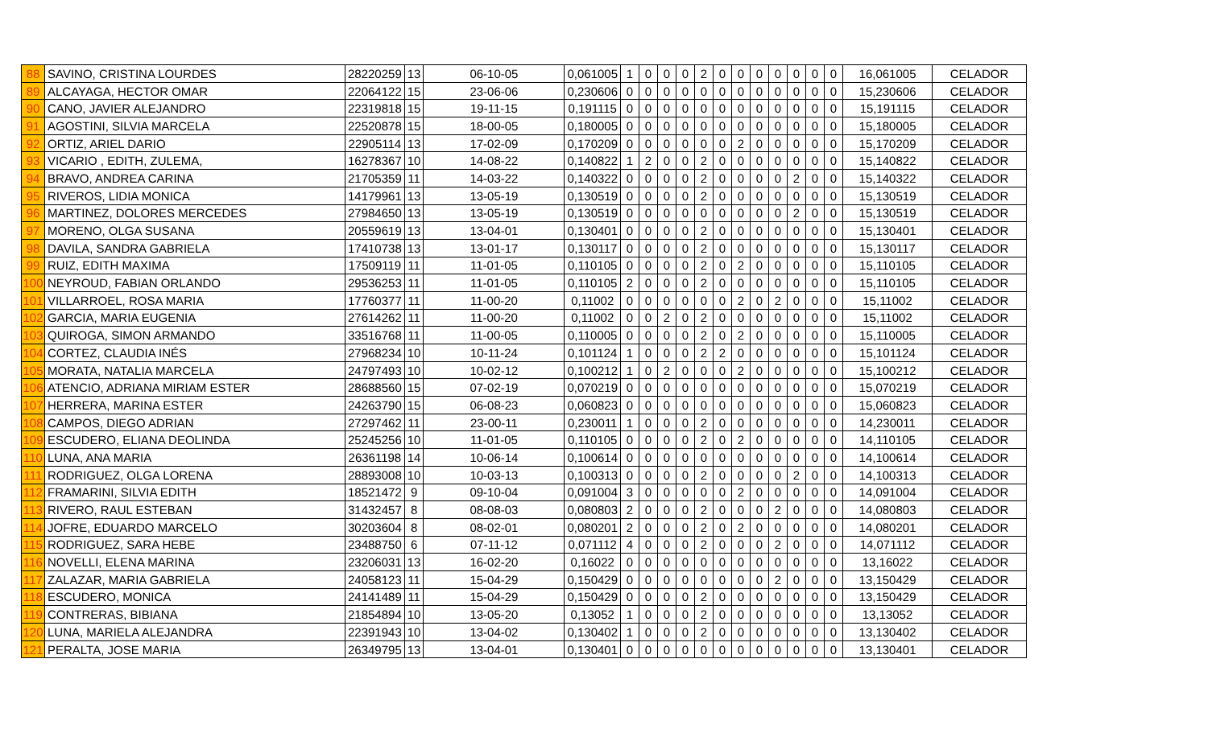| 88 | SAVINO, CRISTINA LOURDES | 28220259 | 13 | 06-10-05 | 0,061005 | 1 | 0 | 0 | 0 | 2 | 0 | 0 | 0 | 0 | 0 | 0 | 0 | 16,061005 | CELADOR |
| 89 | ALCAYAGA, HECTOR OMAR | 22064122 | 15 | 23-06-06 | 0,230606 | 0 | 0 | 0 | 0 | 0 | 0 | 0 | 0 | 0 | 0 | 0 | 0 | 15,230606 | CELADOR |
| 90 | CANO, JAVIER ALEJANDRO | 22319818 | 15 | 19-11-15 | 0,191115 | 0 | 0 | 0 | 0 | 0 | 0 | 0 | 0 | 0 | 0 | 0 | 0 | 15,191115 | CELADOR |
| 91 | AGOSTINI, SILVIA MARCELA | 22520878 | 15 | 18-00-05 | 0,180005 | 0 | 0 | 0 | 0 | 0 | 0 | 0 | 0 | 0 | 0 | 0 | 0 | 15,180005 | CELADOR |
| 92 | ORTIZ, ARIEL DARIO | 22905114 | 13 | 17-02-09 | 0,170209 | 0 | 0 | 0 | 0 | 0 | 0 | 2 | 0 | 0 | 0 | 0 | 0 | 15,170209 | CELADOR |
| 93 | VICARIO , EDITH, ZULEMA, | 16278367 | 10 | 14-08-22 | 0,140822 | 1 | 2 | 0 | 0 | 2 | 0 | 0 | 0 | 0 | 0 | 0 | 0 | 15,140822 | CELADOR |
| 94 | BRAVO, ANDREA CARINA | 21705359 | 11 | 14-03-22 | 0,140322 | 0 | 0 | 0 | 0 | 2 | 0 | 0 | 0 | 0 | 2 | 0 | 0 | 15,140322 | CELADOR |
| 95 | RIVEROS, LIDIA MONICA | 14179961 | 13 | 13-05-19 | 0,130519 | 0 | 0 | 0 | 0 | 2 | 0 | 0 | 0 | 0 | 0 | 0 | 0 | 15,130519 | CELADOR |
| 96 | MARTINEZ, DOLORES MERCEDES | 27984650 | 13 | 13-05-19 | 0,130519 | 0 | 0 | 0 | 0 | 0 | 0 | 0 | 0 | 0 | 2 | 0 | 0 | 15,130519 | CELADOR |
| 97 | MORENO, OLGA SUSANA | 20559619 | 13 | 13-04-01 | 0,130401 | 0 | 0 | 0 | 0 | 2 | 0 | 0 | 0 | 0 | 0 | 0 | 0 | 15,130401 | CELADOR |
| 98 | DAVILA, SANDRA GABRIELA | 17410738 | 13 | 13-01-17 | 0,130117 | 0 | 0 | 0 | 0 | 2 | 0 | 0 | 0 | 0 | 0 | 0 | 0 | 15,130117 | CELADOR |
| 99 | RUIZ, EDITH MAXIMA | 17509119 | 11 | 11-01-05 | 0,110105 | 0 | 0 | 0 | 0 | 2 | 0 | 2 | 0 | 0 | 0 | 0 | 0 | 15,110105 | CELADOR |
| 100 | NEYROUD, FABIAN ORLANDO | 29536253 | 11 | 11-01-05 | 0,110105 | 2 | 0 | 0 | 0 | 2 | 0 | 0 | 0 | 0 | 0 | 0 | 0 | 15,110105 | CELADOR |
| 101 | VILLARROEL, ROSA MARIA | 17760377 | 11 | 11-00-20 | 0,11002 | 0 | 0 | 0 | 0 | 0 | 0 | 2 | 0 | 2 | 0 | 0 | 0 | 15,11002 | CELADOR |
| 102 | GARCIA, MARIA EUGENIA | 27614262 | 11 | 11-00-20 | 0,11002 | 0 | 0 | 2 | 0 | 2 | 0 | 0 | 0 | 0 | 0 | 0 | 0 | 15,11002 | CELADOR |
| 103 | QUIROGA, SIMON ARMANDO | 33516768 | 11 | 11-00-05 | 0,110005 | 0 | 0 | 0 | 0 | 2 | 0 | 2 | 0 | 0 | 0 | 0 | 0 | 15,110005 | CELADOR |
| 104 | CORTEZ, CLAUDIA INÉS | 27968234 | 10 | 10-11-24 | 0,101124 | 1 | 0 | 0 | 0 | 2 | 2 | 0 | 0 | 0 | 0 | 0 | 0 | 15,101124 | CELADOR |
| 105 | MORATA, NATALIA MARCELA | 24797493 | 10 | 10-02-12 | 0,100212 | 1 | 0 | 2 | 0 | 0 | 0 | 2 | 0 | 0 | 0 | 0 | 0 | 15,100212 | CELADOR |
| 106 | ATENCIO, ADRIANA MIRIAM ESTER | 28688560 | 15 | 07-02-19 | 0,070219 | 0 | 0 | 0 | 0 | 0 | 0 | 0 | 0 | 0 | 0 | 0 | 0 | 15,070219 | CELADOR |
| 107 | HERRERA, MARINA ESTER | 24263790 | 15 | 06-08-23 | 0,060823 | 0 | 0 | 0 | 0 | 0 | 0 | 0 | 0 | 0 | 0 | 0 | 0 | 15,060823 | CELADOR |
| 108 | CAMPOS, DIEGO ADRIAN | 27297462 | 11 | 23-00-11 | 0,230011 | 1 | 0 | 0 | 0 | 2 | 0 | 0 | 0 | 0 | 0 | 0 | 0 | 14,230011 | CELADOR |
| 109 | ESCUDERO, ELIANA DEOLINDA | 25245256 | 10 | 11-01-05 | 0,110105 | 0 | 0 | 0 | 0 | 2 | 0 | 2 | 0 | 0 | 0 | 0 | 0 | 14,110105 | CELADOR |
| 110 | LUNA, ANA MARIA | 26361198 | 14 | 10-06-14 | 0,100614 | 0 | 0 | 0 | 0 | 0 | 0 | 0 | 0 | 0 | 0 | 0 | 0 | 14,100614 | CELADOR |
| 111 | RODRIGUEZ, OLGA LORENA | 28893008 | 10 | 10-03-13 | 0,100313 | 0 | 0 | 0 | 0 | 2 | 0 | 0 | 0 | 0 | 2 | 0 | 0 | 14,100313 | CELADOR |
| 112 | FRAMARINI, SILVIA EDITH | 18521472 | 9 | 09-10-04 | 0,091004 | 3 | 0 | 0 | 0 | 0 | 0 | 2 | 0 | 0 | 0 | 0 | 0 | 14,091004 | CELADOR |
| 113 | RIVERO, RAUL ESTEBAN | 31432457 | 8 | 08-08-03 | 0,080803 | 2 | 0 | 0 | 0 | 2 | 0 | 0 | 0 | 2 | 0 | 0 | 0 | 14,080803 | CELADOR |
| 114 | JOFRE, EDUARDO MARCELO | 30203604 | 8 | 08-02-01 | 0,080201 | 2 | 0 | 0 | 0 | 2 | 0 | 2 | 0 | 0 | 0 | 0 | 0 | 14,080201 | CELADOR |
| 115 | RODRIGUEZ, SARA HEBE | 23488750 | 6 | 07-11-12 | 0,071112 | 4 | 0 | 0 | 0 | 2 | 0 | 0 | 0 | 2 | 0 | 0 | 0 | 14,071112 | CELADOR |
| 116 | NOVELLI, ELENA MARINA | 23206031 | 13 | 16-02-20 | 0,16022 | 0 | 0 | 0 | 0 | 0 | 0 | 0 | 0 | 0 | 0 | 0 | 0 | 13,16022 | CELADOR |
| 117 | ZALAZAR, MARIA GABRIELA | 24058123 | 11 | 15-04-29 | 0,150429 | 0 | 0 | 0 | 0 | 0 | 0 | 0 | 0 | 2 | 0 | 0 | 0 | 13,150429 | CELADOR |
| 118 | ESCUDERO, MONICA | 24141489 | 11 | 15-04-29 | 0,150429 | 0 | 0 | 0 | 0 | 2 | 0 | 0 | 0 | 0 | 0 | 0 | 0 | 13,150429 | CELADOR |
| 119 | CONTRERAS, BIBIANA | 21854894 | 10 | 13-05-20 | 0,13052 | 1 | 0 | 0 | 0 | 2 | 0 | 0 | 0 | 0 | 0 | 0 | 0 | 13,13052 | CELADOR |
| 120 | LUNA, MARIELA ALEJANDRA | 22391943 | 10 | 13-04-02 | 0,130402 | 1 | 0 | 0 | 0 | 2 | 0 | 0 | 0 | 0 | 0 | 0 | 0 | 13,130402 | CELADOR |
| 121 | PERALTA, JOSE MARIA | 26349795 | 13 | 13-04-01 | 0,130401 | 0 | 0 | 0 | 0 | 0 | 0 | 0 | 0 | 0 | 0 | 0 | 0 | 13,130401 | CELADOR |